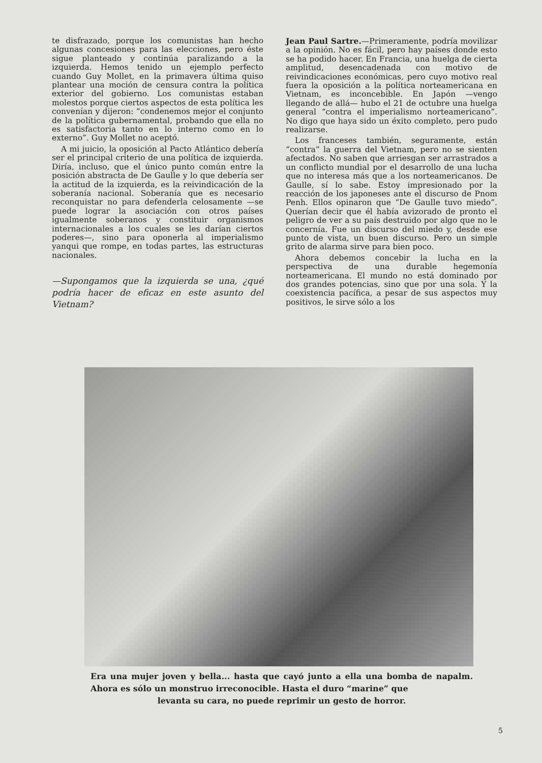te disfrazado, porque los comunistas han hecho algunas concesiones para las elecciones, pero éste sigue planteado y continúa paralizando a la izquierda. Hemos tenido un ejemplo perfecto cuando Guy Mollet, en la primavera última quiso plantear una moción de censura contra la política exterior del gobierno. Los comunistas estaban molestos porque ciertos aspectos de esta política les convenían y dijeron: “condenemos mejor el conjunto de la política gubernamental, probando que ella no es satisfactoria tanto en lo interno como en lo externo”. Guy Mollet no aceptó.
A mi juicio, la oposición al Pacto Atlántico debería ser el principal criterio de una política de izquierda. Diría, incluso, que el único punto común entre la posición abstracta de De Gaulle y lo que debería ser la actitud de la izquierda, es la reivindicación de la soberanía nacional. Soberanía que es necesario reconquistar no para defenderla celosamente —se puede lograr la asociación con otros países igualmente soberanos y constituir organismos internacionales a los cuales se les darían ciertos poderes—, sino para oponerla al imperialismo yanqui que rompe, en todas partes, las estructuras nacionales.
—Supongamos que la izquierda se una, ¿qué podría hacer de eficaz en este asunto del Vietnam?
Jean Paul Sartre.—Primeramente, podría movilizar a la opinión. No es fácil, pero hay países donde esto se ha podido hacer. En Francia, una huelga de cierta amplitud, desencadenada con motivo de reivindicaciones económicas, pero cuyo motivo real fuera la oposición a la política norteamericana en Vietnam, es inconcebible. En Japón —vengo llegando de allá— hubo el 21 de octubre una huelga general “contra el imperialismo norteamericano”. No digo que haya sido un éxito completo, pero pudo realizarse.
Los franceses también, seguramente, están “contra” la guerra del Vietnam, pero no se sienten afectados. No saben que arriesgan ser arrastrados a un conflicto mundial por el desarrollo de una lucha que no interesa más que a los norteamericanos. De Gaulle, sí lo sabe. Estoy impresionado por la reacción de los japoneses ante el discurso de Pnom Penh. Ellos opinaron que “De Gaulle tuvo miedo”. Querían decir que él había avizorado de pronto el peligro de ver a su país destruido por algo que no le concernía. Fue un discurso del miedo y, desde ese punto de vista, un buen discurso. Pero un simple grito de alarma sirve para bien poco.
Ahora debemos concebir la lucha en la perspectiva de una durable hegemonía norteamericana. El mundo no está dominado por dos grandes potencias, sino que por una sola. Y la coexistencia pacífica, a pesar de sus aspectos muy positivos, le sirve sólo a los
Era una mujer joven y bella... hasta que cayó junto a ella una bomba de napalm. Ahora es sólo un monstruo irreconocible. Hasta el duro “marine” que
levanta su cara, no puede reprimir un gesto de horror.
5